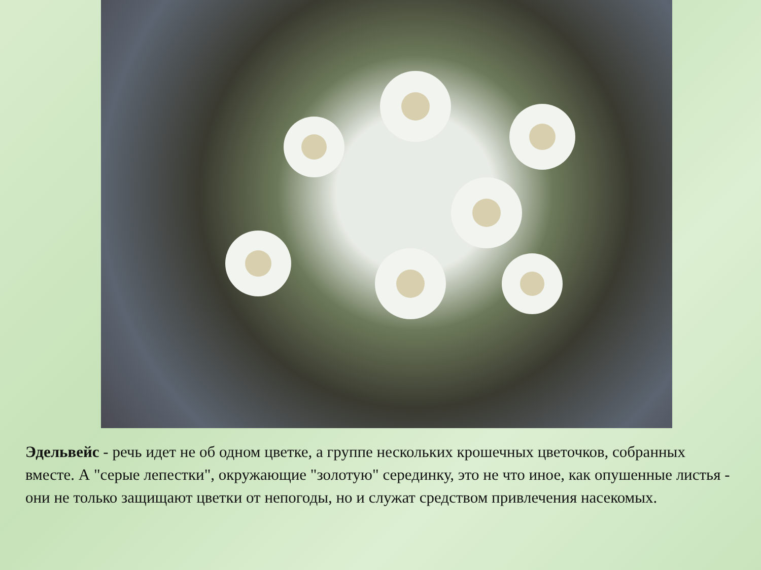Эдельвейс - речь идет не об одном цветке, а группе нескольких крошечных цветочков, собранных вместе. А "серые лепестки", окружающие "золотую" серединку, это не что иное, как опушенные листья - они не только защищают цветки от непогоды, но и служат средством привлечения насекомых.